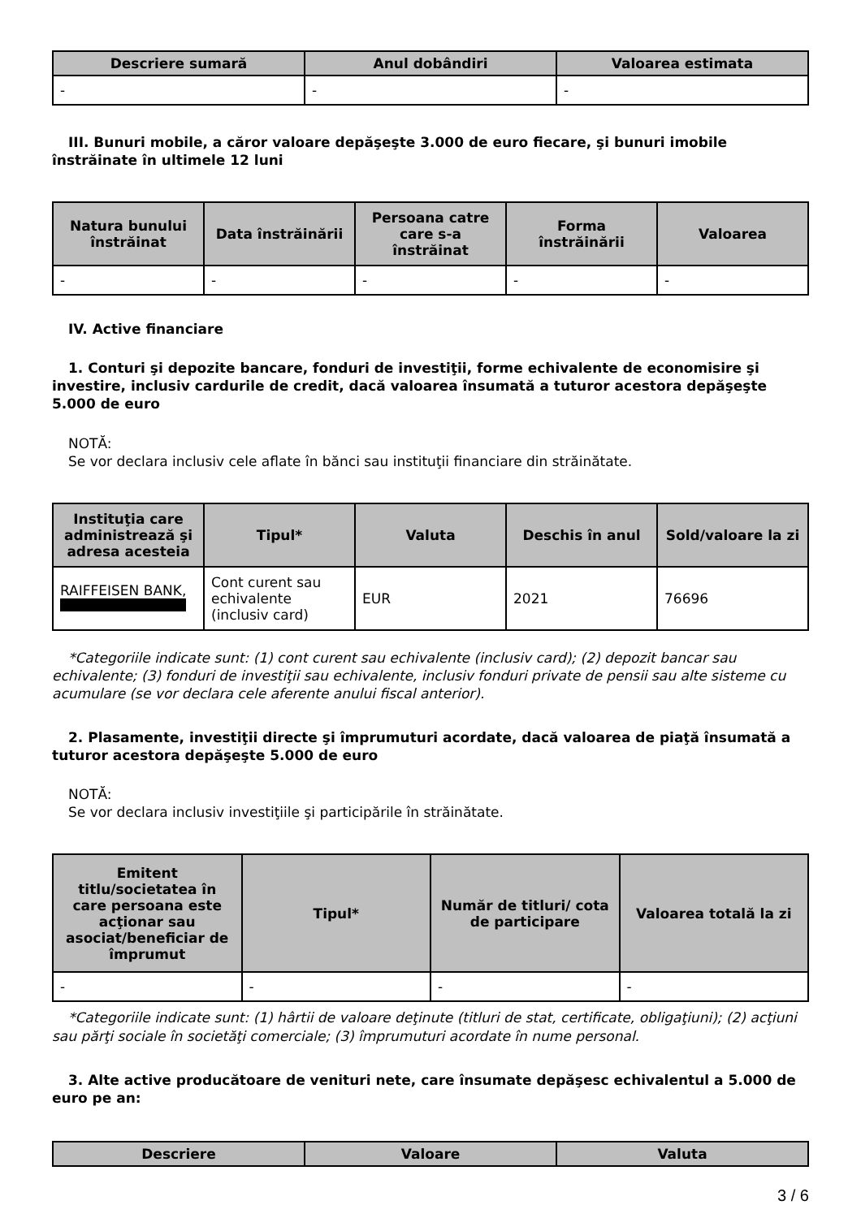| Descriere sumară | Anul dobândiri | Valoarea estimata |
| --- | --- | --- |
| - | - | - |
III. Bunuri mobile, a căror valoare depăşeşte 3.000 de euro fiecare, şi bunuri imobile înstrăinate în ultimele 12 luni
| Natura bunului înstrăinat | Data înstrăinării | Persoana catre care s-a înstrăinat | Forma înstrăinării | Valoarea |
| --- | --- | --- | --- | --- |
| - | - | - | - | - |
IV. Active financiare
1. Conturi şi depozite bancare, fonduri de investiţii, forme echivalente de economisire şi investire, inclusiv cardurile de credit, dacă valoarea însumată a tuturor acestora depăşeşte 5.000 de euro
NOTĂ:
Se vor declara inclusiv cele aflate în bănci sau instituţii financiare din străinătate.
| Instituţia care administrează şi adresa acesteia | Tipul* | Valuta | Deschis în anul | Sold/valoare la zi |
| --- | --- | --- | --- | --- |
| RAIFFEISEN BANK, | Cont curent sau echivalente (inclusiv card) | EUR | 2021 | 76696 |
*Categoriile indicate sunt: (1) cont curent sau echivalente (inclusiv card); (2) depozit bancar sau echivalente; (3) fonduri de investiţii sau echivalente, inclusiv fonduri private de pensii sau alte sisteme cu acumulare (se vor declara cele aferente anului fiscal anterior).
2. Plasamente, investiţii directe şi împrumuturi acordate, dacă valoarea de piaţă însumată a tuturor acestora depăşeşte 5.000 de euro
NOTĂ:
Se vor declara inclusiv investiţiile şi participările în străinătate.
| Emitent titlu/societatea în care persoana este acţionar sau asociat/beneficiar de împrumut | Tipul* | Număr de titluri/ cota de participare | Valoarea totală la zi |
| --- | --- | --- | --- |
| - | - | - | - |
*Categoriile indicate sunt: (1) hârtii de valoare deţinute (titluri de stat, certificate, obligaţiuni); (2) acţiuni sau părţi sociale în societăţi comerciale; (3) împrumuturi acordate în nume personal.
3. Alte active producătoare de venituri nete, care însumate depăşesc echivalentul a 5.000 de euro pe an:
| Descriere | Valoare | Valuta |
| --- | --- | --- |
3 / 6